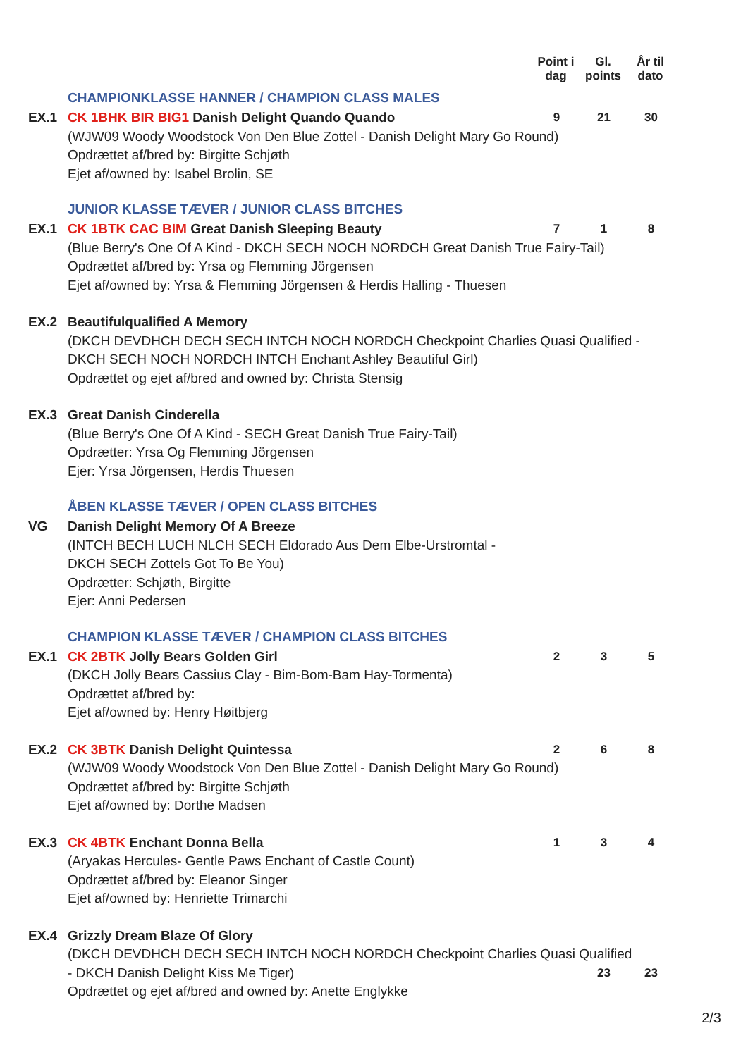Point i dag
Gl. points
År til dato
CHAMPIONKLASSE HANNER / CHAMPION CLASS MALES
EX.1 CK 1BHK BIR BIG1 Danish Delight Quando Quando
(WJW09 Woody Woodstock Von Den Blue Zottel - Danish Delight Mary Go Round)
Opdrættet af/bred by: Birgitte Schjøth
Ejet af/owned by: Isabel Brolin, SE
9 21 30
JUNIOR KLASSE TÆVER / JUNIOR CLASS BITCHES
EX.1 CK 1BTK CAC BIM Great Danish Sleeping Beauty
(Blue Berry's One Of A Kind - DKCH SECH NOCH NORDCH Great Danish True Fairy-Tail)
Opdrættet af/bred by: Yrsa og Flemming Jörgensen
Ejet af/owned by: Yrsa & Flemming Jörgensen & Herdis Halling - Thuesen
7 1 8
EX.2 Beautifulqualified A Memory
(DKCH DEVDHCH DECH SECH INTCH NOCH NORDCH Checkpoint Charlies Quasi Qualified - DKCH SECH NOCH NORDCH INTCH Enchant Ashley Beautiful Girl)
Opdrættet og ejet af/bred and owned by: Christa Stensig
EX.3 Great Danish Cinderella
(Blue Berry's One Of A Kind - SECH Great Danish True Fairy-Tail)
Opdrætter: Yrsa Og Flemming Jörgensen
Ejer: Yrsa Jörgensen, Herdis Thuesen
ÅBEN KLASSE TÆVER / OPEN CLASS BITCHES
VG Danish Delight Memory Of A Breeze
(INTCH BECH LUCH NLCH SECH Eldorado Aus Dem Elbe-Urstromtal -
DKCH SECH Zottels Got To Be You)
Opdrætter: Schjøth, Birgitte
Ejer: Anni Pedersen
CHAMPION KLASSE TÆVER / CHAMPION CLASS BITCHES
EX.1 CK 2BTK Jolly Bears Golden Girl
(DKCH Jolly Bears Cassius Clay - Bim-Bom-Bam Hay-Tormenta)
Opdrættet af/bred by:
Ejet af/owned by: Henry Høitbjerg
2 3 5
EX.2 CK 3BTK Danish Delight Quintessa
(WJW09 Woody Woodstock Von Den Blue Zottel - Danish Delight Mary Go Round)
Opdrættet af/bred by: Birgitte Schjøth
Ejet af/owned by: Dorthe Madsen
2 6 8
EX.3 CK 4BTK Enchant Donna Bella
(Aryakas Hercules- Gentle Paws Enchant of Castle Count)
Opdrættet af/bred by: Eleanor Singer
Ejet af/owned by: Henriette Trimarchi
1 3 4
EX.4 Grizzly Dream Blaze Of Glory
(DKCH DEVDHCH DECH SECH INTCH NOCH NORDCH Checkpoint Charlies Quasi Qualified
- DKCH Danish Delight Kiss Me Tiger)
Opdrættet og ejet af/bred and owned by: Anette Englykke
23 23
2/3